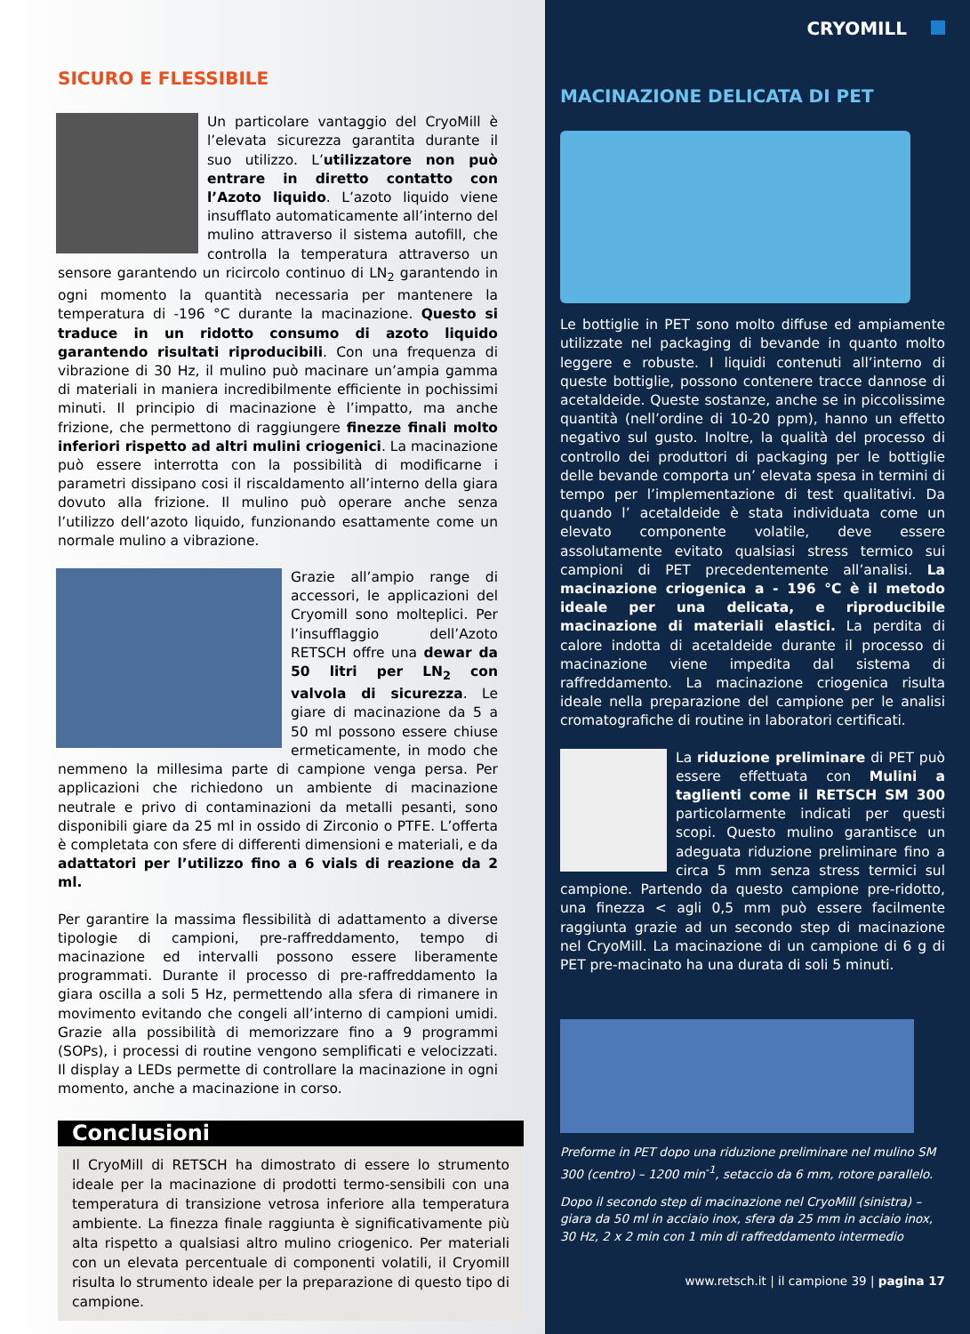SICURO E FLESSIBILE
Un particolare vantaggio del CryoMill è l’elevata sicurezza garantita durante il suo utilizzo. L’utilizzatore non può entrare in diretto contatto con l’Azoto liquido. L’azoto liquido viene insufflato automaticamente all’interno del mulino attraverso il sistema autofill, che controlla la temperatura attraverso un sensore garantendo un ricircolo continuo di LN<sub>2</sub> garantendo in ogni momento la quantità necessaria per mantenere la temperatura di -196 °C durante la macinazione. Questo si traduce in un ridotto consumo di azoto liquido garantendo risultati riproducibili. Con una frequenza di vibrazione di 30 Hz, il mulino può macinare un’ampia gamma di materiali in maniera incredibilmente efficiente in pochissimi minuti. Il principio di macinazione è l’impatto, ma anche frizione, che permettono di raggiungere finezze finali molto inferiori rispetto ad altri mulini criogenici. La macinazione può essere interrotta con la possibilità di modificarne i parametri dissipano cosi il riscaldamento all’interno della giara dovuto alla frizione. Il mulino può operare anche senza l’utilizzo dell’azoto liquido, funzionando esattamente come un normale mulino a vibrazione.
Grazie all’ampio range di accessori, le applicazioni del Cryomill sono molteplici. Per l’insufflaggio dell’Azoto RETSCH offre una dewar da 50 litri per LN<sub>2</sub> con valvola di sicurezza. Le giare di macinazione da 5 a 50 ml possono essere chiuse ermeticamente, in modo che nemmeno la millesima parte di campione venga persa. Per applicazioni che richiedono un ambiente di macinazione neutrale e privo di contaminazioni da metalli pesanti, sono disponibili giare da 25 ml in ossido di Zirconio o PTFE. L’offerta è completata con sfere di differenti dimensioni e materiali, e da adattatori per l’utilizzo fino a 6 vials di reazione da 2 ml.
Per garantire la massima flessibilità di adattamento a diverse tipologie di campioni, pre-raffreddamento, tempo di macinazione ed intervalli possono essere liberamente programmati. Durante il processo di pre-raffreddamento la giara oscilla a soli 5 Hz, permettendo alla sfera di rimanere in movimento evitando che congeli all’interno di campioni umidi. Grazie alla possibilità di memorizzare fino a 9 programmi (SOPs), i processi di routine vengono semplificati e velocizzati. Il display a LEDs permette di controllare la macinazione in ogni momento, anche a macinazione in corso.
Conclusioni
Il CryoMill di RETSCH ha dimostrato di essere lo strumento ideale per la macinazione di prodotti termo-sensibili con una temperatura di transizione vetrosa inferiore alla temperatura ambiente. La finezza finale raggiunta è significativamente più alta rispetto a qualsiasi altro mulino criogenico. Per materiali con un elevata percentuale di componenti volatili, il Cryomill risulta lo strumento ideale per la preparazione di questo tipo di campione.
CRYOMILL
MACINAZIONE DELICATA DI PET
Le bottiglie in PET sono molto diffuse ed ampiamente utilizzate nel packaging di bevande in quanto molto leggere e robuste. I liquidi contenuti all’interno di queste bottiglie, possono contenere tracce dannose di acetaldeide. Queste sostanze, anche se in piccolissime quantità (nell’ordine di 10-20 ppm), hanno un effetto negativo sul gusto. Inoltre, la qualità del processo di controllo dei produttori di packaging per le bottiglie delle bevande comporta un’ elevata spesa in termini di tempo per l’implementazione di test qualitativi. Da quando l’ acetaldeide è stata individuata come un elevato componente volatile, deve essere assolutamente evitato qualsiasi stress termico sui campioni di PET precedentemente all’analisi. La macinazione criogenica a - 196 °C è il metodo ideale per una delicata, e riproducibile macinazione di materiali elastici. La perdita di calore indotta di acetaldeide durante il processo di macinazione viene impedita dal sistema di raffreddamento. La macinazione criogenica risulta ideale nella preparazione del campione per le analisi cromatografiche di routine in laboratori certificati.
La riduzione preliminare di PET può essere effettuata con Mulini a taglienti come il RETSCH SM 300 particolarmente indicati per questi scopi. Questo mulino garantisce un adeguata riduzione preliminare fino a circa 5 mm senza stress termici sul campione. Partendo da questo campione pre-ridotto, una finezza < agli 0,5 mm può essere facilmente raggiunta grazie ad un secondo step di macinazione nel CryoMill. La macinazione di un campione di 6 g di PET pre-macinato ha una durata di soli 5 minuti.
Preforme in PET dopo una riduzione preliminare nel mulino SM 300 (centro) – 1200 min<sup>-1</sup>, setaccio da 6 mm, rotore parallelo.
Dopo il secondo step di macinazione nel CryoMill (sinistra) – giara da 50 ml in acciaio inox, sfera da 25 mm in acciaio inox, 30 Hz, 2 x 2 min con 1 min di raffreddamento intermedio
www.retsch.it | il campione 39 | pagina 17